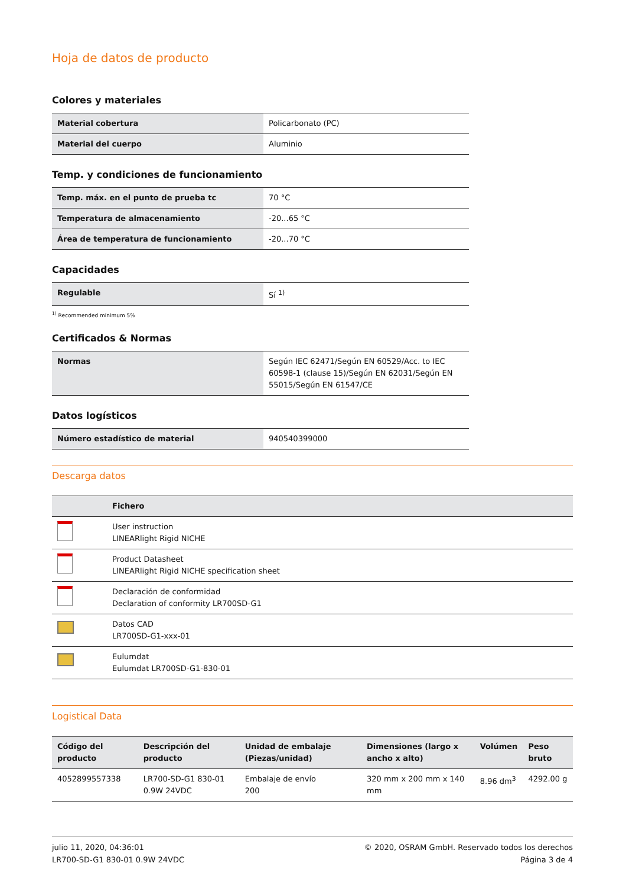Hoja de datos de producto
Colores y materiales
| Material cobertura | Policarbonato (PC) |
| Material del cuerpo | Aluminio |
Temp. y condiciones de funcionamiento
| Temp. máx. en el punto de prueba tc | 70 °C |
| Temperatura de almacenamiento | -20...65 °C |
| Área de temperatura de funcionamiento | -20...70 °C |
Capacidades
| Regulable | Sí <sup>1)</sup> |
<sup>1)</sup> Recommended minimum 5%
Certificados & Normas
| Normas | Según IEC 62471/Según EN 60529/Acc. to IEC 60598-1 (clause 15)/Según EN 62031/Según EN 55015/Según EN 61547/CE |
Datos logísticos
| Número estadístico de material | 940540399000 |
Descarga datos
| | Fichero |
| --- | --- |
| | User instruction LINEARlight Rigid NICHE |
| | Product Datasheet LINEARlight Rigid NICHE specification sheet |
| | Declaración de conformidad Declaration of conformity LR700SD-G1 |
| | Datos CAD LR700SD-G1-xxx-01 |
| | Eulumdat Eulumdat LR700SD-G1-830-01 |
Logistical Data
| Código del producto | Descripción del producto | Unidad de embalaje (Piezas/unidad) | Dimensiones (largo x ancho x alto) | Volúmen | Peso bruto |
| --- | --- | --- | --- | --- | --- |
| 4052899557338 | LR700-SD-G1 830-01 0.9W 24VDC | Embalaje de envío 200 | 320 mm x 200 mm x 140 mm | 8.96 dm<sup>3</sup> | 4292.00 g |
julio 11, 2020, 04:36:01
LR700-SD-G1 830-01 0.9W 24VDC
© 2020, OSRAM GmbH. Reservado todos los derechos
Página 3 de 4